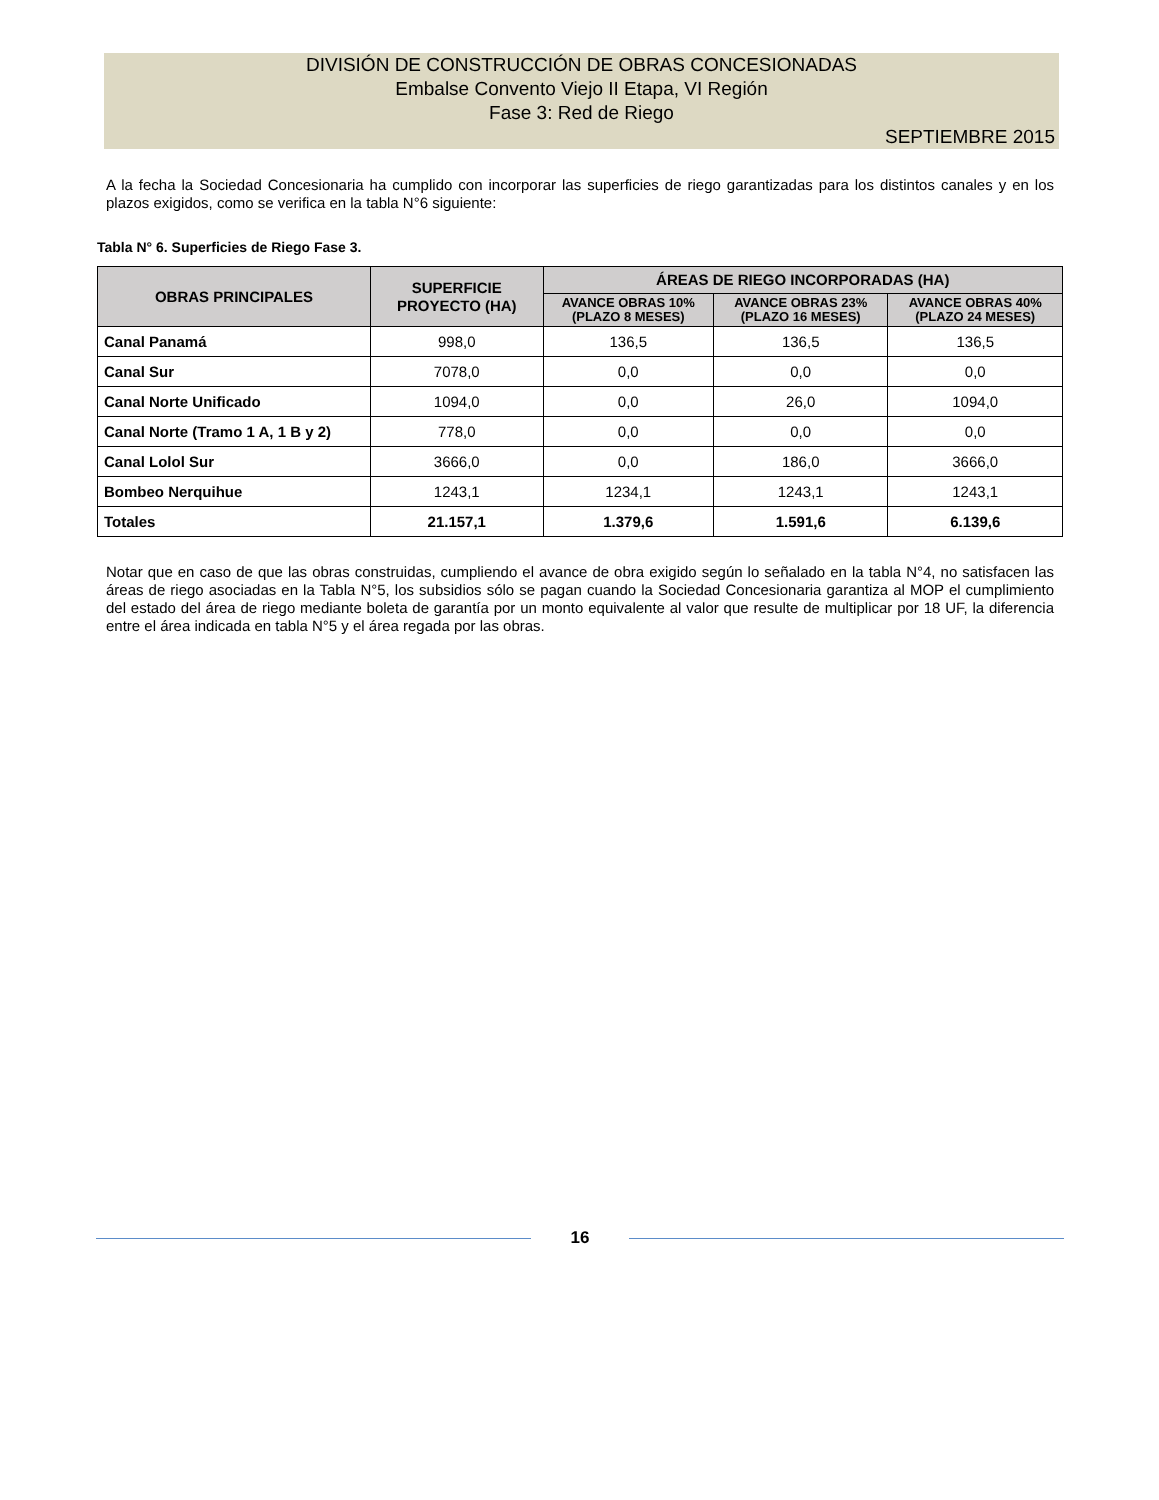DIVISIÓN DE CONSTRUCCIÓN DE OBRAS CONCESIONADAS
Embalse Convento Viejo II Etapa, VI Región
Fase 3: Red de Riego
SEPTIEMBRE 2015
A la fecha la Sociedad Concesionaria ha cumplido con incorporar las superficies de riego garantizadas para los distintos canales y en los plazos exigidos, como se verifica en la tabla N°6 siguiente:
Tabla N° 6. Superficies de Riego Fase 3.
| OBRAS PRINCIPALES | SUPERFICIE PROYECTO (HA) | ÁREAS DE RIEGO INCORPORADAS (HA) | | |
| --- | --- | --- | --- | --- |
| | | AVANCE OBRAS 10% (PLAZO 8 MESES) | AVANCE OBRAS 23% (PLAZO 16 MESES) | AVANCE OBRAS 40% (PLAZO 24 MESES) |
| Canal Panamá | 998,0 | 136,5 | 136,5 | 136,5 |
| Canal Sur | 7078,0 | 0,0 | 0,0 | 0,0 |
| Canal Norte Unificado | 1094,0 | 0,0 | 26,0 | 1094,0 |
| Canal Norte (Tramo 1 A, 1 B y 2) | 778,0 | 0,0 | 0,0 | 0,0 |
| Canal Lolol Sur | 3666,0 | 0,0 | 186,0 | 3666,0 |
| Bombeo Nerquihue | 1243,1 | 1234,1 | 1243,1 | 1243,1 |
| Totales | 21.157,1 | 1.379,6 | 1.591,6 | 6.139,6 |
Notar que en caso de que las obras construidas, cumpliendo el avance de obra exigido según lo señalado en la tabla N°4, no satisfacen las áreas de riego asociadas en la Tabla N°5, los subsidios sólo se pagan cuando la Sociedad Concesionaria garantiza al MOP el cumplimiento del estado del área de riego mediante boleta de garantía por un monto equivalente al valor que resulte de multiplicar por 18 UF, la diferencia entre el área indicada en tabla N°5 y el área regada por las obras.
16